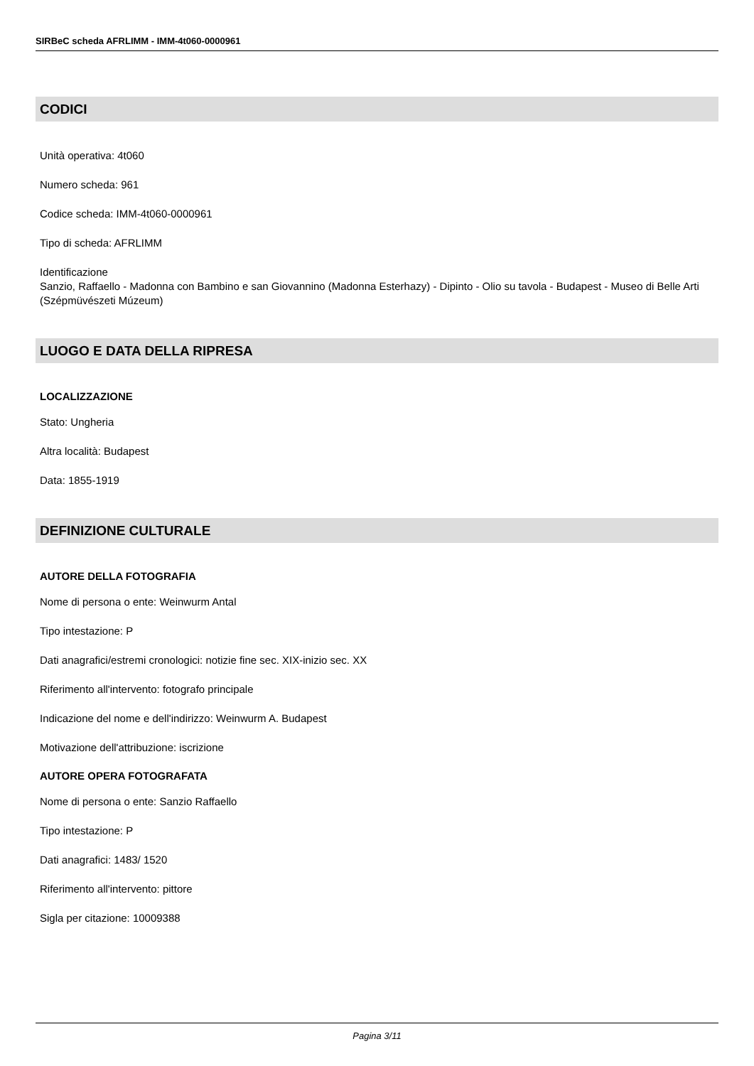SIRBeC scheda AFRLIMM - IMM-4t060-0000961
CODICI
Unità operativa: 4t060
Numero scheda: 961
Codice scheda: IMM-4t060-0000961
Tipo di scheda: AFRLIMM
Identificazione
Sanzio, Raffaello - Madonna con Bambino e san Giovannino (Madonna Esterhazy) - Dipinto - Olio su tavola - Budapest - Museo di Belle Arti (Szépmüvészeti Múzeum)
LUOGO E DATA DELLA RIPRESA
LOCALIZZAZIONE
Stato: Ungheria
Altra località: Budapest
Data: 1855-1919
DEFINIZIONE CULTURALE
AUTORE DELLA FOTOGRAFIA
Nome di persona o ente: Weinwurm Antal
Tipo intestazione: P
Dati anagrafici/estremi cronologici: notizie fine sec. XIX-inizio sec. XX
Riferimento all'intervento: fotografo principale
Indicazione del nome e dell'indirizzo: Weinwurm A. Budapest
Motivazione dell'attribuzione: iscrizione
AUTORE OPERA FOTOGRAFATA
Nome di persona o ente: Sanzio Raffaello
Tipo intestazione: P
Dati anagrafici: 1483/ 1520
Riferimento all'intervento: pittore
Sigla per citazione: 10009388
Pagina 3/11